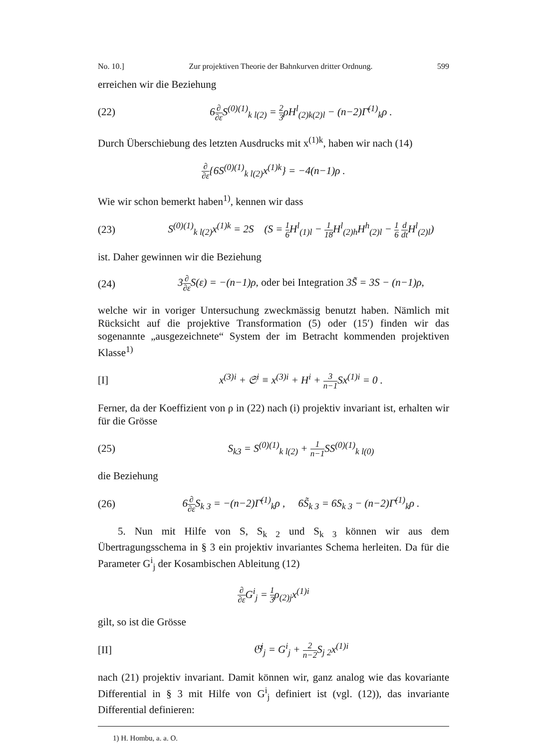No. 10.] Zur projektiven Theorie der Bahnkurven dritter Ordnung. 599
erreichen wir die Beziehung
(22) 6∂ ∂ε S<sup>(0)(1)</sup><sub>k l(2)</sub> = 2 3ρH<sup>l</sup><sub>(2)k(2)l</sub> − (n−2)Γ̄<sup>(1)</sup><sub>k</sub>ρ .
Durch Überschiebung des letzten Ausdrucks mit x<sup>(1)k</sup>, haben wir nach (14)
∂ ∂ε{6S<sup>(0)(1)</sup><sub>k l(2)</sub>x<sup>(1)k</sup>} = −4(n−1)ρ .
Wie wir schon bemerkt haben<sup>1)</sup>, kennen wir dass
(23) S<sup>(0)(1)</sup><sub>k l(2)</sub>x<sup>(1)k</sup> = 2S (S = 1 6 H<sup>l</sup><sub>(1)l</sub> − 1 18 H<sup>l</sup><sub>(2)h</sub>H<sup>h</sup><sub>(2)l</sub> − 1 6 d dt H<sup>l</sup><sub>(2)l</sub>)
ist. Daher gewinnen wir die Beziehung
(24) 3∂ ∂ε S(ε) = −(n−1)ρ, oder bei Integration 3S̃ = 3S − (n−1)ρ,
welche wir in voriger Untersuchung zweckmässig benutzt haben. Nämlich mit Rücksicht auf die projektive Transformation (5) oder (15′) finden wir das sogenannte „ausgezeichnete“ System der im Betracht kommenden projektiven Klasse<sup>1)</sup>
[I] x<sup>(3)i</sup> + 𝔖<sup>i</sup> ≡ x<sup>(3)i</sup> + H<sup>i</sup> + 3 n−1 Sx<sup>(1)i</sup> = 0 .
Ferner, da der Koeffizient von ρ in (22) nach (i) projektiv invariant ist, erhalten wir für die Grösse
(25) S<sub>k</sub><sub>3</sub> = S<sup>(0)(1)</sup><sub>k l(2)</sub> + 1 n−1 SS<sup>(0)(1)</sup><sub>k l(0)</sub>
die Beziehung
(26) 6∂ ∂ε S<sub>k 3</sub> = −(n−2)Γ̄<sup>(1)</sup><sub>k</sub>ρ , 6S̃<sub>k 3</sub> = 6S<sub>k 3</sub> − (n−2)Γ̄<sup>(1)</sup><sub>k</sub>ρ .
5. Nun mit Hilfe von S, S<sub>k 2</sub> und S<sub>k 3</sub> können wir aus dem Übertragungsschema in § 3 ein projektiv invariantes Schema herleiten. Da für die Parameter G<sup>i</sup><sub>j</sub> der Kosambischen Ableitung (12)
∂ ∂ε G<sup>i</sup><sub>j</sub> = 1 3ρ<sub>(2)j</sub>x<sup>(1)i</sup>
gilt, so ist die Grösse
[II] 𝔊<sup>i</sup><sub>j</sub> = G<sup>i</sup><sub>j</sub> + 2 n−2 S<sub>j 2</sub>x<sup>(1)i</sup>
nach (21) projektiv invariant. Damit können wir, ganz analog wie das kovariante Differential in § 3 mit Hilfe von G<sup>i</sup><sub>j</sub> definiert ist (vgl. (12)), das invariante Differential definieren:
1) H. Hombu, a. a. O.